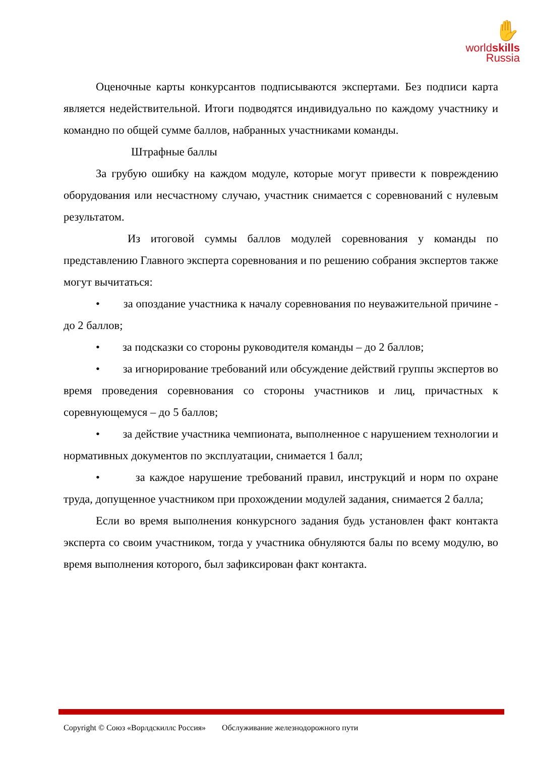✋
worldskills
Russia
Оценочные карты конкурсантов подписываются экспертами. Без подписи карта является недействительной. Итоги подводятся индивидуально по каждому участнику и командно по общей сумме баллов, набранных участниками команды.
Штрафные баллы
За грубую ошибку на каждом модуле, которые могут привести к повреждению оборудования или несчастному случаю, участник снимается с соревнований с нулевым результатом.
Из итоговой суммы баллов модулей соревнования у команды по представлению Главного эксперта соревнования и по решению собрания экспертов также могут вычитаться:
• за опоздание участника к началу соревнования по неуважительной причине - до 2 баллов;
• за подсказки со стороны руководителя команды – до 2 баллов;
• за игнорирование требований или обсуждение действий группы экспертов во время проведения соревнования со стороны участников и лиц, причастных к соревнующемуся – до 5 баллов;
• за действие участника чемпионата, выполненное с нарушением технологии и нормативных документов по эксплуатации, снимается 1 балл;
• за каждое нарушение требований правил, инструкций и норм по охране труда, допущенное участником при прохождении модулей задания, снимается 2 балла;
Если во время выполнения конкурсного задания будь установлен факт контакта эксперта со своим участником, тогда у участника обнуляются балы по всему модулю, во время выполнения которого, был зафиксирован факт контакта.
Copyright © Союз «Ворлдскиллс Россия» Обслуживание железнодорожного пути